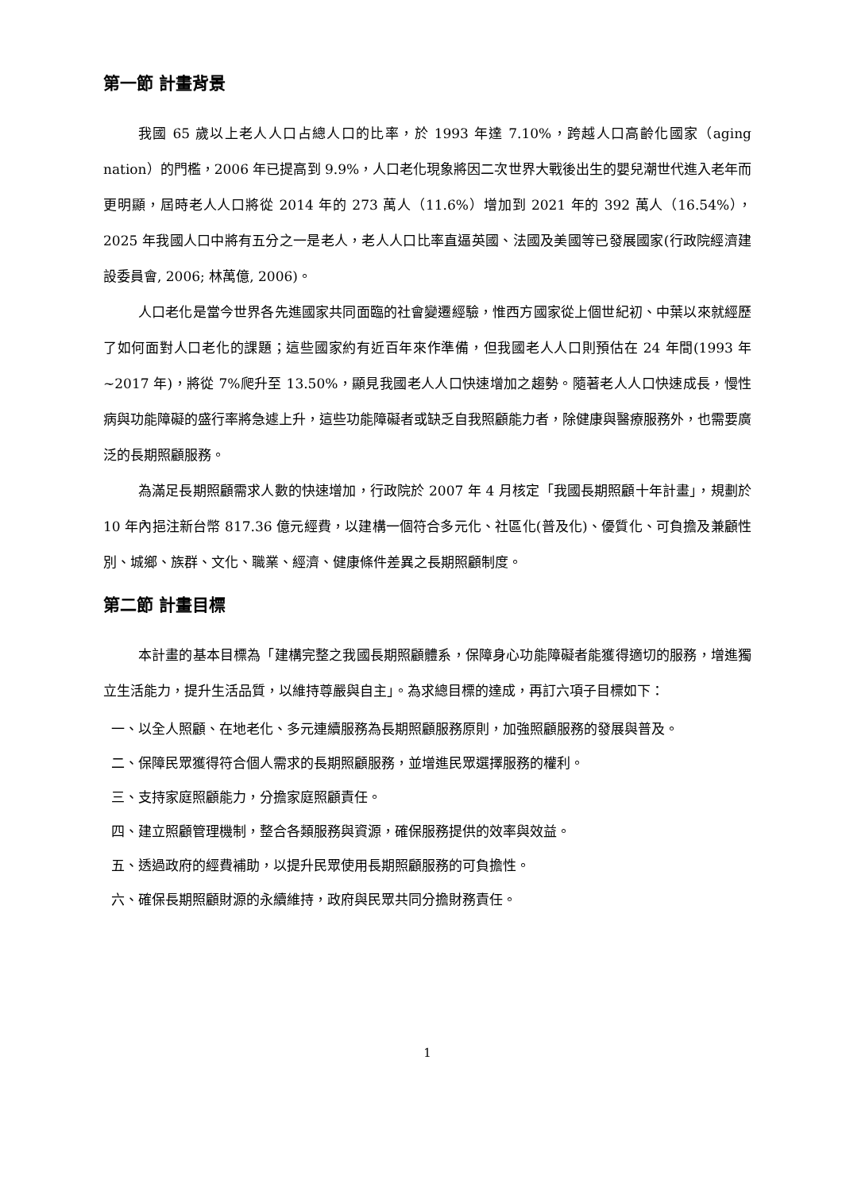第一節 計畫背景
我國 65 歲以上老人人口占總人口的比率，於 1993 年達 7.10%，跨越人口高齡化國家（aging nation）的門檻，2006 年已提高到 9.9%，人口老化現象將因二次世界大戰後出生的嬰兒潮世代進入老年而更明顯，屆時老人人口將從 2014 年的 273 萬人（11.6%）增加到 2021 年的 392 萬人（16.54%），2025 年我國人口中將有五分之一是老人，老人人口比率直逼英國、法國及美國等已發展國家(行政院經濟建設委員會, 2006; 林萬億, 2006)。
人口老化是當今世界各先進國家共同面臨的社會變遷經驗，惟西方國家從上個世紀初、中葉以來就經歷了如何面對人口老化的課題；這些國家約有近百年來作準備，但我國老人人口則預估在 24 年間(1993 年~2017 年)，將從 7%爬升至 13.50%，顯見我國老人人口快速增加之趨勢。隨著老人人口快速成長，慢性病與功能障礙的盛行率將急遽上升，這些功能障礙者或缺乏自我照顧能力者，除健康與醫療服務外，也需要廣泛的長期照顧服務。
為滿足長期照顧需求人數的快速增加，行政院於 2007 年 4 月核定「我國長期照顧十年計畫」，規劃於 10 年內挹注新台幣 817.36 億元經費，以建構一個符合多元化、社區化(普及化)、優質化、可負擔及兼顧性別、城鄉、族群、文化、職業、經濟、健康條件差異之長期照顧制度。
第二節 計畫目標
本計畫的基本目標為「建構完整之我國長期照顧體系，保障身心功能障礙者能獲得適切的服務，增進獨立生活能力，提升生活品質，以維持尊嚴與自主」。為求總目標的達成，再訂六項子目標如下：
一、以全人照顧、在地老化、多元連續服務為長期照顧服務原則，加強照顧服務的發展與普及。
二、保障民眾獲得符合個人需求的長期照顧服務，並增進民眾選擇服務的權利。
三、支持家庭照顧能力，分擔家庭照顧責任。
四、建立照顧管理機制，整合各類服務與資源，確保服務提供的效率與效益。
五、透過政府的經費補助，以提升民眾使用長期照顧服務的可負擔性。
六、確保長期照顧財源的永續維持，政府與民眾共同分擔財務責任。
1